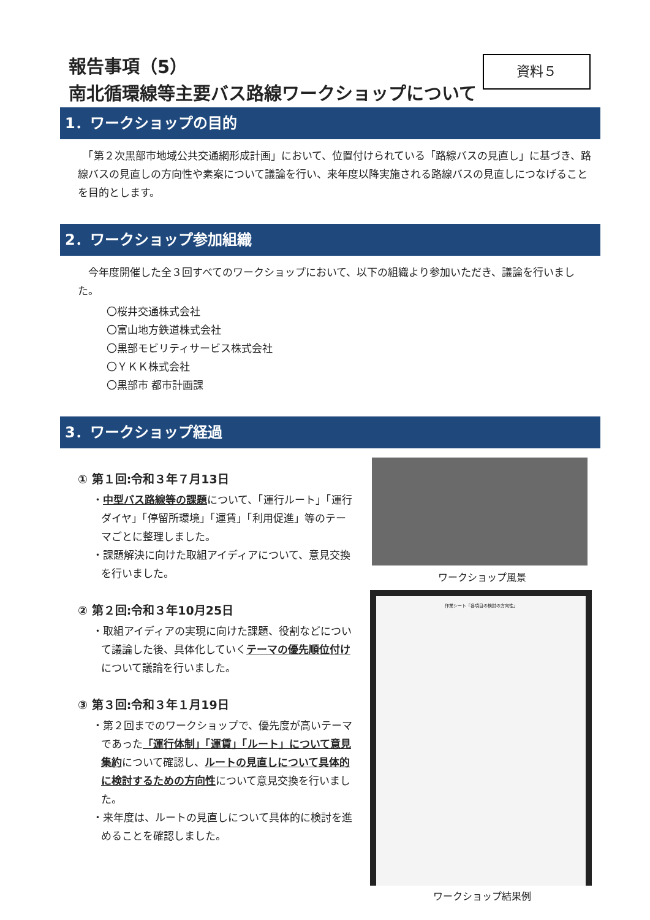報告事項（5）
南北循環線等主要バス路線ワークショップについて
資料５
1．ワークショップの目的
　「第２次黒部市地域公共交通網形成計画」において、位置付けられている「路線バスの見直し」に基づき、路線バスの見直しの方向性や素案について議論を行い、来年度以降実施される路線バスの見直しにつなげることを目的とします。
2．ワークショップ参加組織
　今年度開催した全３回すべてのワークショップにおいて、以下の組織より参加いただき、議論を行いました。
〇桜井交通株式会社
〇富山地方鉄道株式会社
〇黒部モビリティサービス株式会社
〇ＹＫＫ株式会社
〇黒部市 都市計画課
3．ワークショップ経過
① 第１回:令和３年７月13日
・中型バス路線等の課題について、「運行ルート」「運行ダイヤ」「停留所環境」「運賃」「利用促進」等のテーマごとに整理しました。
・課題解決に向けた取組アイディアについて、意見交換を行いました。
② 第２回:令和３年10月25日
・取組アイディアの実現に向けた課題、役割などについて議論した後、具体化していくテーマの優先順位付けについて議論を行いました。
③ 第３回:令和３年１月19日
・第２回までのワークショップで、優先度が高いテーマであった「運行体制」「運賃」「ルート」について意見集約について確認し、ルートの見直しについて具体的に検討するための方向性について意見交換を行いました。
・来年度は、ルートの見直しについて具体的に検討を進めることを確認しました。
ワークショップ風景
作業シート「各項目の検討の方向性」
ワークショップ結果例